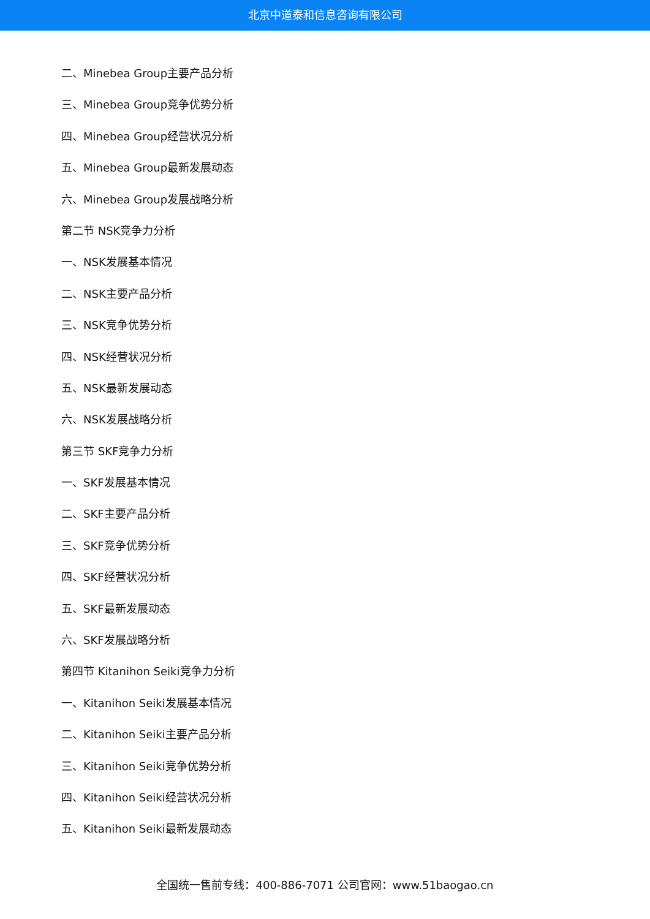北京中道泰和信息咨询有限公司
二、Minebea Group主要产品分析
三、Minebea Group竞争优势分析
四、Minebea Group经营状况分析
五、Minebea Group最新发展动态
六、Minebea Group发展战略分析
第二节 NSK竞争力分析
一、NSK发展基本情况
二、NSK主要产品分析
三、NSK竞争优势分析
四、NSK经营状况分析
五、NSK最新发展动态
六、NSK发展战略分析
第三节 SKF竞争力分析
一、SKF发展基本情况
二、SKF主要产品分析
三、SKF竞争优势分析
四、SKF经营状况分析
五、SKF最新发展动态
六、SKF发展战略分析
第四节 Kitanihon Seiki竞争力分析
一、Kitanihon Seiki发展基本情况
二、Kitanihon Seiki主要产品分析
三、Kitanihon Seiki竞争优势分析
四、Kitanihon Seiki经营状况分析
五、Kitanihon Seiki最新发展动态
全国统一售前专线：400-886-7071 公司官网：www.51baogao.cn